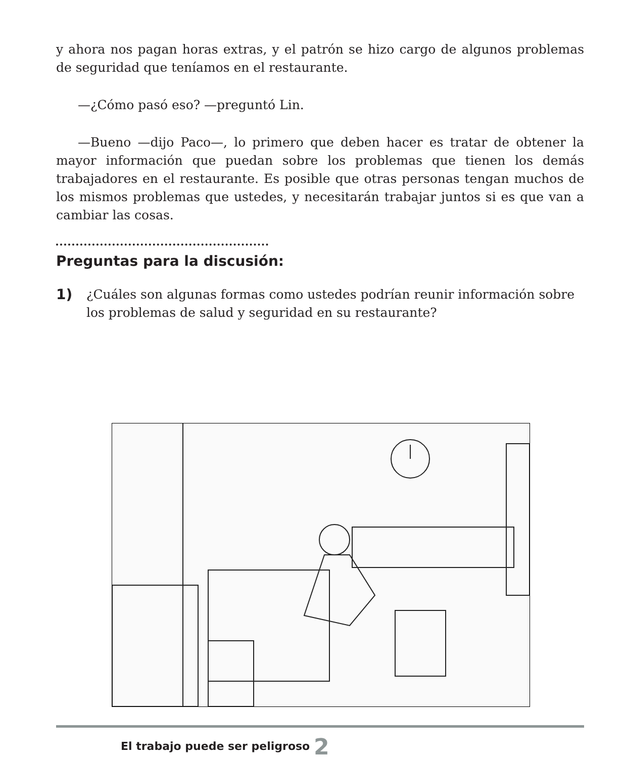y ahora nos pagan horas extras, y el patrón se hizo cargo de algunos problemas de seguridad que teníamos en el restaurante.
—¿Cómo pasó eso? —preguntó Lin.
—Bueno —dijo Paco—, lo primero que deben hacer es tratar de obtener la mayor información que puedan sobre los problemas que tienen los demás trabajadores en el restaurante. Es posible que otras personas tengan muchos de los mismos problemas que ustedes, y necesitarán trabajar juntos si es que van a cambiar las cosas.
Preguntas para la discusión:
1) ¿Cuáles son algunas formas como ustedes podrían reunir información sobre los problemas de salud y seguridad en su restaurante?
El trabajo puede ser peligroso 2